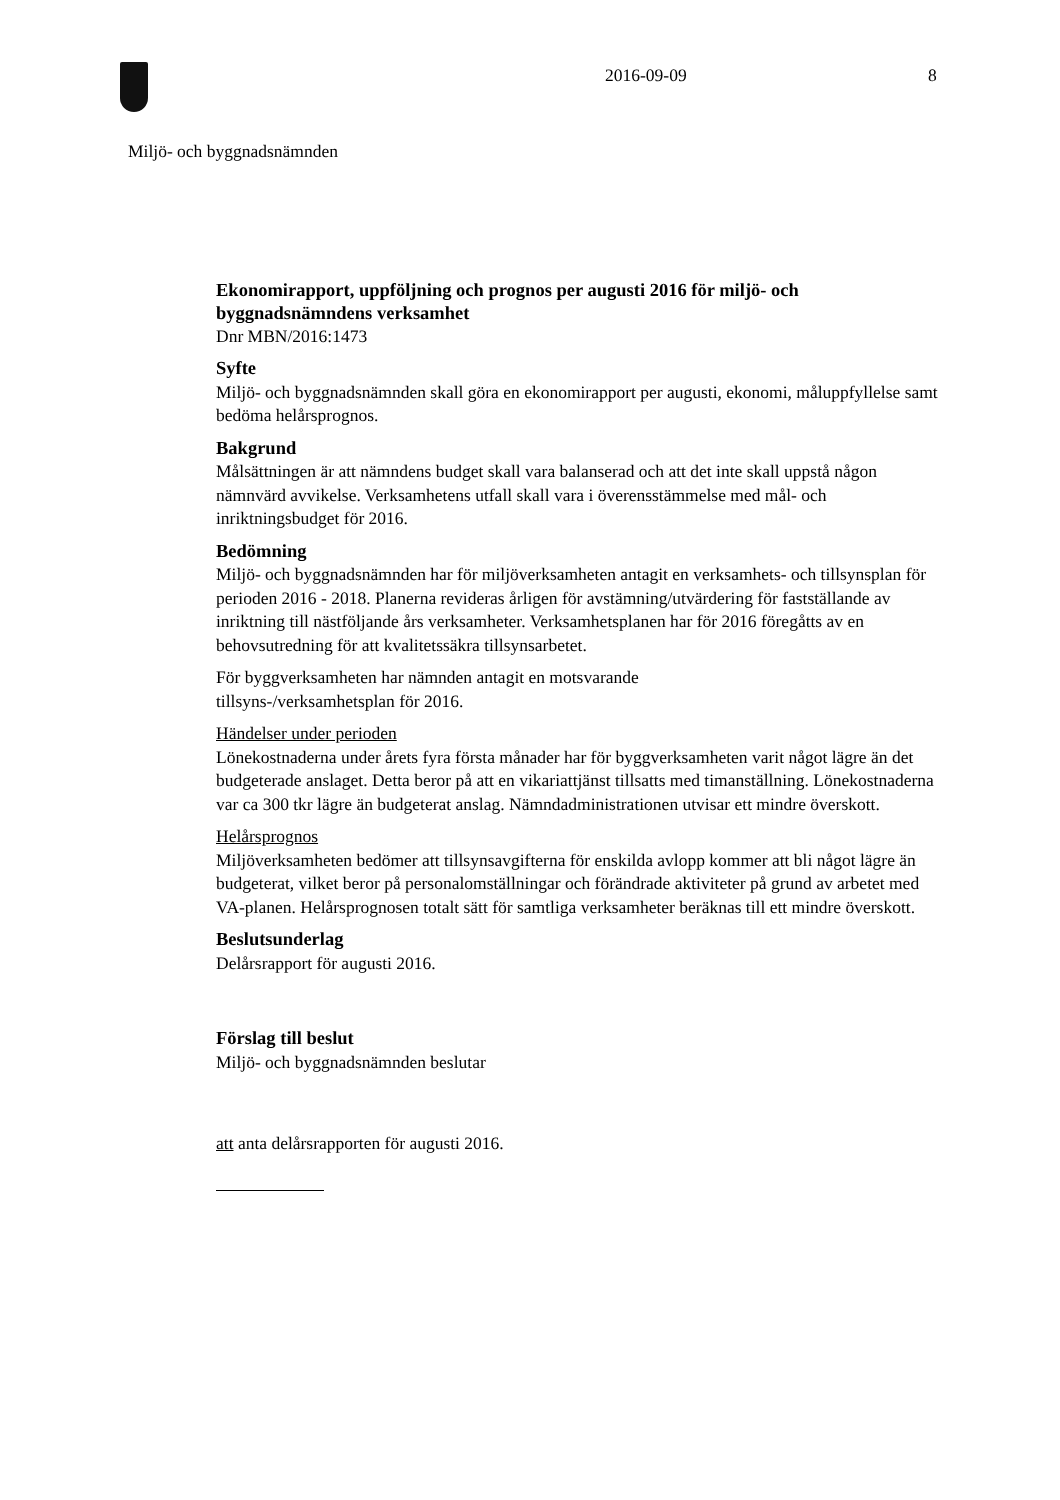2016-09-09 8
Miljö- och byggnadsnämnden
Ekonomirapport, uppföljning och prognos per augusti 2016 för miljö- och byggnadsnämndens verksamhet
Dnr MBN/2016:1473
Syfte
Miljö- och byggnadsnämnden skall göra en ekonomirapport per augusti, ekonomi, måluppfyllelse samt bedöma helårsprognos.
Bakgrund
Målsättningen är att nämndens budget skall vara balanserad och att det inte skall uppstå någon nämnvärd avvikelse. Verksamhetens utfall skall vara i överensstämmelse med mål- och inriktningsbudget för 2016.
Bedömning
Miljö- och byggnadsnämnden har för miljöverksamheten antagit en verksamhets- och tillsynsplan för perioden 2016 - 2018. Planerna revideras årligen för avstämning/utvärdering för fastställande av inriktning till nästföljande års verksamheter. Verksamhetsplanen har för 2016 föregåtts av en behovsutredning för att kvalitetssäkra tillsynsarbetet.
För byggverksamheten har nämnden antagit en motsvarande
tillsyns-/verksamhetsplan för 2016.
Händelser under perioden
Lönekostnaderna under årets fyra första månader har för byggverksamheten varit något lägre än det budgeterade anslaget. Detta beror på att en vikariattjänst tillsatts med timanställning. Lönekostnaderna var ca 300 tkr lägre än budgeterat anslag. Nämndadministrationen utvisar ett mindre överskott.
Helårsprognos
Miljöverksamheten bedömer att tillsynsavgifterna för enskilda avlopp kommer att bli något lägre än budgeterat, vilket beror på personalomställningar och förändrade aktiviteter på grund av arbetet med VA-planen. Helårsprognosen totalt sätt för samtliga verksamheter beräknas till ett mindre överskott.
Beslutsunderlag
Delårsrapport för augusti 2016.
Förslag till beslut
Miljö- och byggnadsnämnden beslutar
att anta delårsrapporten för augusti 2016.